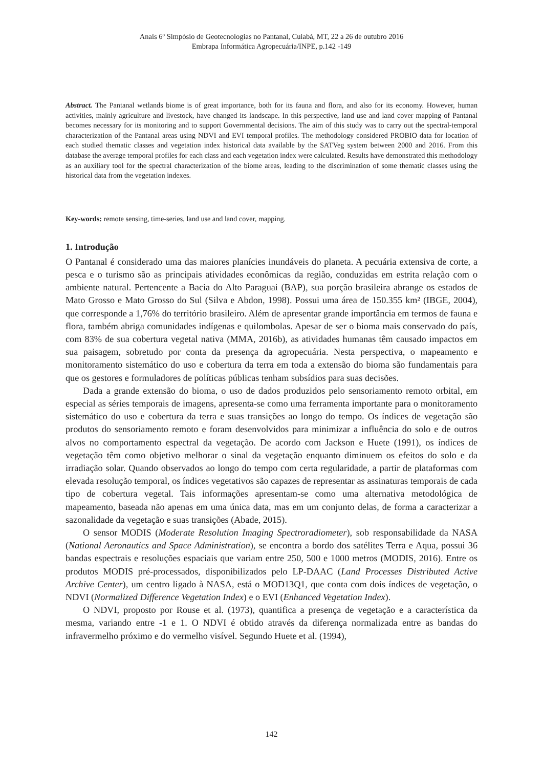Anais 6º Simpósio de Geotecnologias no Pantanal, Cuiabá, MT, 22 a 26 de outubro 2016
Embrapa Informática Agropecuária/INPE, p.142 -149
Abstract. The Pantanal wetlands biome is of great importance, both for its fauna and flora, and also for its economy. However, human activities, mainly agriculture and livestock, have changed its landscape. In this perspective, land use and land cover mapping of Pantanal becomes necessary for its monitoring and to support Governmental decisions. The aim of this study was to carry out the spectral-temporal characterization of the Pantanal areas using NDVI and EVI temporal profiles. The methodology considered PROBIO data for location of each studied thematic classes and vegetation index historical data available by the SATVeg system between 2000 and 2016. From this database the average temporal profiles for each class and each vegetation index were calculated. Results have demonstrated this methodology as an auxiliary tool for the spectral characterization of the biome areas, leading to the discrimination of some thematic classes using the historical data from the vegetation indexes.
Key-words: remote sensing, time-series, land use and land cover, mapping.
1. Introdução
O Pantanal é considerado uma das maiores planícies inundáveis do planeta. A pecuária extensiva de corte, a pesca e o turismo são as principais atividades econômicas da região, conduzidas em estrita relação com o ambiente natural. Pertencente a Bacia do Alto Paraguai (BAP), sua porção brasileira abrange os estados de Mato Grosso e Mato Grosso do Sul (Silva e Abdon, 1998). Possui uma área de 150.355 km² (IBGE, 2004), que corresponde a 1,76% do território brasileiro. Além de apresentar grande importância em termos de fauna e flora, também abriga comunidades indígenas e quilombolas. Apesar de ser o bioma mais conservado do país, com 83% de sua cobertura vegetal nativa (MMA, 2016b), as atividades humanas têm causado impactos em sua paisagem, sobretudo por conta da presença da agropecuária. Nesta perspectiva, o mapeamento e monitoramento sistemático do uso e cobertura da terra em toda a extensão do bioma são fundamentais para que os gestores e formuladores de políticas públicas tenham subsídios para suas decisões.
Dada a grande extensão do bioma, o uso de dados produzidos pelo sensoriamento remoto orbital, em especial as séries temporais de imagens, apresenta-se como uma ferramenta importante para o monitoramento sistemático do uso e cobertura da terra e suas transições ao longo do tempo. Os índices de vegetação são produtos do sensoriamento remoto e foram desenvolvidos para minimizar a influência do solo e de outros alvos no comportamento espectral da vegetação. De acordo com Jackson e Huete (1991), os índices de vegetação têm como objetivo melhorar o sinal da vegetação enquanto diminuem os efeitos do solo e da irradiação solar. Quando observados ao longo do tempo com certa regularidade, a partir de plataformas com elevada resolução temporal, os índices vegetativos são capazes de representar as assinaturas temporais de cada tipo de cobertura vegetal. Tais informações apresentam-se como uma alternativa metodológica de mapeamento, baseada não apenas em uma única data, mas em um conjunto delas, de forma a caracterizar a sazonalidade da vegetação e suas transições (Abade, 2015).
O sensor MODIS (Moderate Resolution Imaging Spectroradiometer), sob responsabilidade da NASA (National Aeronautics and Space Administration), se encontra a bordo dos satélites Terra e Aqua, possui 36 bandas espectrais e resoluções espaciais que variam entre 250, 500 e 1000 metros (MODIS, 2016). Entre os produtos MODIS pré-processados, disponibilizados pelo LP-DAAC (Land Processes Distributed Active Archive Center), um centro ligado à NASA, está o MOD13Q1, que conta com dois índices de vegetação, o NDVI (Normalized Difference Vegetation Index) e o EVI (Enhanced Vegetation Index).
O NDVI, proposto por Rouse et al. (1973), quantifica a presença de vegetação e a característica da mesma, variando entre -1 e 1. O NDVI é obtido através da diferença normalizada entre as bandas do infravermelho próximo e do vermelho visível. Segundo Huete et al. (1994),
142